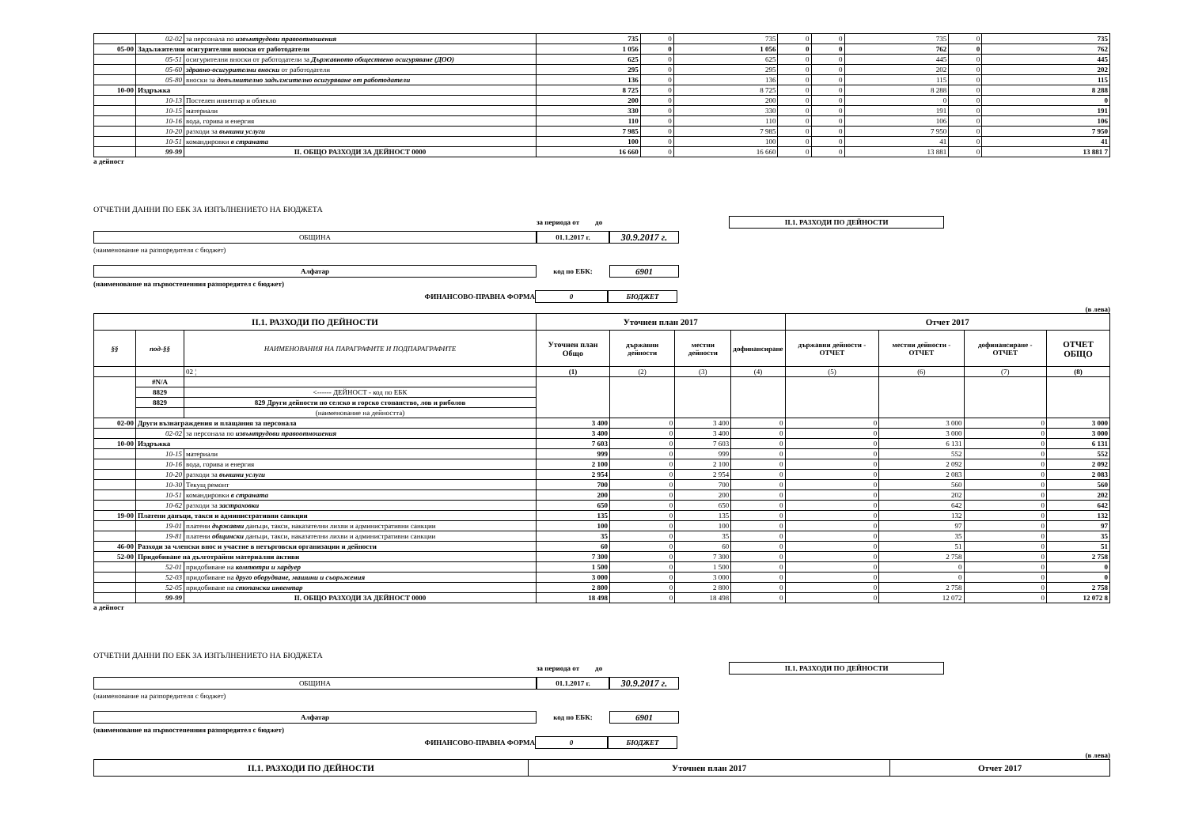| | 02-02 | за персонала по извънтрудови правоотношения | 735 | 0 | 735 | 0 | 0 | 735 | 0 | 735 |
| 05-00 | Задължителни осигурителни вноски от работодатели | | 1 056 | 0 | 1 056 | 0 | 0 | 762 | 0 | 762 |
| | 05-51 | осигурителни вноски от работодатели за Държавното обществено осигуряване (ДОО) | 625 | 0 | 625 | 0 | 0 | 445 | 0 | 445 |
| | 05-60 | здравно-осигурителни вноски от работодатели | 295 | 0 | 295 | 0 | 0 | 202 | 0 | 202 |
| | 05-80 | вноски за допълнително задължително осигуряване от работодатели | 136 | 0 | 136 | 0 | 0 | 115 | 0 | 115 |
| 10-00 | Издръжка | | 8 725 | 0 | 8 725 | 0 | 0 | 8 288 | 0 | 8 288 |
| | 10-13 | Постелен инвентар и облекло | 200 | 0 | 200 | 0 | 0 | 0 | 0 | 0 |
| | 10-15 | материали | 330 | 0 | 330 | 0 | 0 | 191 | 0 | 191 |
| | 10-16 | вода, горива и енергия | 110 | 0 | 110 | 0 | 0 | 106 | 0 | 106 |
| | 10-20 | разходи за външни услуги | 7 985 | 0 | 7 985 | 0 | 0 | 7 950 | 0 | 7 950 |
| | 10-51 | командировки в страната | 100 | 0 | 100 | 0 | 0 | 41 | 0 | 41 |
| | 99-99 | II. ОБЩО РАЗХОДИ ЗА ДЕЙНОСТ 0000 | 16 660 | 0 | 16 660 | 0 | 0 | 13 881 | 0 | 13 881 7 |
а дейност
ОТЧЕТНИ ДАННИ ПО ЕБК ЗА ИЗПЪЛНЕНИЕТО НА БЮДЖЕТА
за периода от до II.1. РАЗХОДИ ПО ДЕЙНОСТИ
ОБЩИНА 01.1.2017 г. 30.9.2017 г.
(наименование на разпоредителя с бюджет)
Алфатар код по ЕБК: 6901
(наименование на първостепенния разпоредител с бюджет)
ФИНАНСОВО-ПРАВНА ФОРМА 0 БЮДЖЕТ
(в лева)
| II.1. РАЗХОДИ ПО ДЕЙНОСТИ | | | Уточнен план 2017 | | | | Отчет 2017 | | | |
| --- | --- | --- | --- | --- | --- | --- | --- | --- | --- | --- |
| §§ | под-§§ | НАИМЕНОВАНИЯ НА ПАРАГРАФИТЕ И ПОДПАРАГРАФИТЕ | Уточнен план Общо | държавни дейности | местни дейности | дофинансиране | държавни дейности - ОТЧЕТ | местни дейности - ОТЧЕТ | дофинансиране - ОТЧЕТ | ОТЧЕТ ОБЩО |
| | | 02 ¦ | (1) | (2) | (3) | (4) | (5) | (6) | (7) | (8) |
| | #N/A | | | | | | | | | |
| | 8829 | <------ ДЕЙНОСТ - код по ЕБК | | | | | | | | |
| | 8829 | 829 Други дейности по селско и горско стопанство, лов и риболов | | | | | | | | |
| | | (наименование на дейността) | | | | | | | | |
| 02-00 | Други възнаграждения и плащания за персонала | | 3 400 | 0 | 3 400 | 0 | 0 | 3 000 | 0 | 3 000 |
| | 02-02 | за персонала по извънтрудови правоотношения | 3 400 | 0 | 3 400 | 0 | 0 | 3 000 | 0 | 3 000 |
| 10-00 | Издръжка | | 7 603 | 0 | 7 603 | 0 | 0 | 6 131 | 0 | 6 131 |
| | 10-15 | материали | 999 | 0 | 999 | 0 | 0 | 552 | 0 | 552 |
| | 10-16 | вода, горива и енергия | 2 100 | 0 | 2 100 | 0 | 0 | 2 092 | 0 | 2 092 |
| | 10-20 | разходи за външни услуги | 2 954 | 0 | 2 954 | 0 | 0 | 2 083 | 0 | 2 083 |
| | 10-30 | Текущ ремонт | 700 | 0 | 700 | 0 | 0 | 560 | 0 | 560 |
| | 10-51 | командировки в страната | 200 | 0 | 200 | 0 | 0 | 202 | 0 | 202 |
| | 10-62 | разходи за застраховки | 650 | 0 | 650 | 0 | 0 | 642 | 0 | 642 |
| 19-00 | Платени данъци, такси и административни санкции | | 135 | 0 | 135 | 0 | 0 | 132 | 0 | 132 |
| | 19-01 | платени държавни данъци, такси, наказателни лихви и административни санкции | 100 | 0 | 100 | 0 | 0 | 97 | 0 | 97 |
| | 19-81 | платени общински данъци, такси, наказателни лихви и административни санкции | 35 | 0 | 35 | 0 | 0 | 35 | 0 | 35 |
| 46-00 | Разходи за членски внос и участие в нетърговски организации и дейности | | 60 | 0 | 60 | 0 | 0 | 51 | 0 | 51 |
| 52-00 | Придобиване на дълготрайни материални активи | | 7 300 | 0 | 7 300 | 0 | 0 | 2 758 | 0 | 2 758 |
| | 52-01 | придобиване на компютри и хардуер | 1 500 | 0 | 1 500 | 0 | 0 | 0 | 0 | 0 |
| | 52-03 | придобиване на друго оборудване, машини и съоръжения | 3 000 | 0 | 3 000 | 0 | 0 | 0 | 0 | 0 |
| | 52-05 | придобиване на стопански инвентар | 2 800 | 0 | 2 800 | 0 | 0 | 2 758 | 0 | 2 758 |
| | 99-99 | II. ОБЩО РАЗХОДИ ЗА ДЕЙНОСТ 0000 | 18 498 | 0 | 18 498 | 0 | 0 | 12 072 | 0 | 12 072 8 |
а дейност
ОТЧЕТНИ ДАННИ ПО ЕБК ЗА ИЗПЪЛНЕНИЕТО НА БЮДЖЕТА
за периода от до II.1. РАЗХОДИ ПО ДЕЙНОСТИ
ОБЩИНА 01.1.2017 г. 30.9.2017 г.
(наименование на разпоредителя с бюджет)
Алфатар код по ЕБК: 6901
(наименование на първостепенния разпоредител с бюджет)
ФИНАНСОВО-ПРАВНА ФОРМА 0 БЮДЖЕТ
(в лева)
| II.1. РАЗХОДИ ПО ДЕЙНОСТИ | Уточнен план 2017 | Отчет 2017 |
| --- | --- | --- |